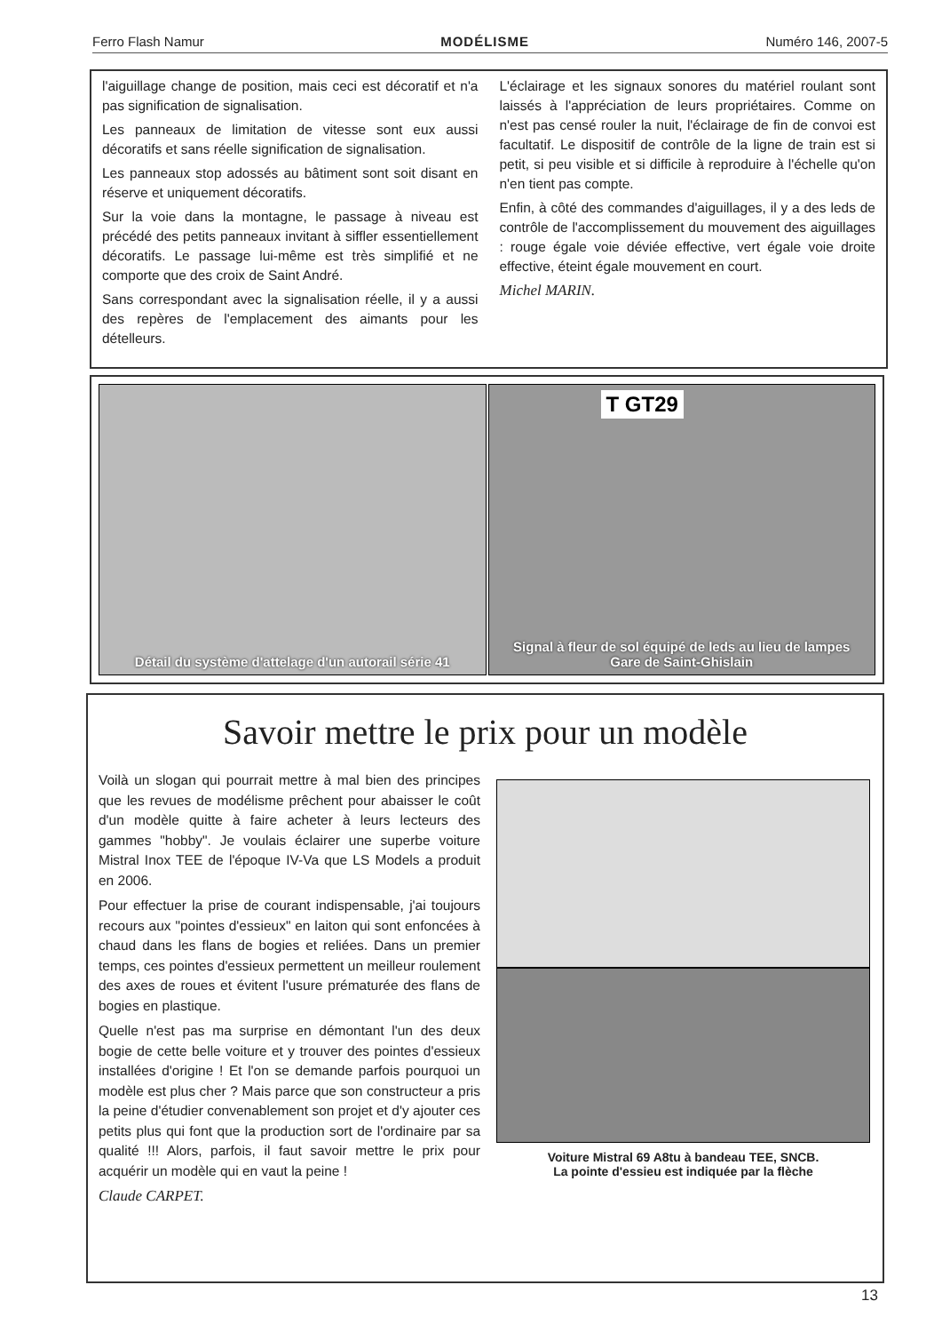Ferro Flash Namur MODÉLISME Numéro 146, 2007-5
l'aiguillage change de position, mais ceci est décoratif et n'a pas signification de signalisation.
Les panneaux de limitation de vitesse sont eux aussi décoratifs et sans réelle signification de signalisation.
Les panneaux stop adossés au bâtiment sont soit disant en réserve et uniquement décoratifs.
Sur la voie dans la montagne, le passage à niveau est précédé des petits panneaux invitant à siffler essentiellement décoratifs. Le passage lui-même est très simplifié et ne comporte que des croix de Saint André.
Sans correspondant avec la signalisation réelle, il y a aussi des repères de l'emplacement des aimants pour les dételleurs.
L'éclairage et les signaux sonores du matériel roulant sont laissés à l'appréciation de leurs propriétaires. Comme on n'est pas censé rouler la nuit, l'éclairage de fin de convoi est facultatif. Le dispositif de contrôle de la ligne de train est si petit, si peu visible et si difficile à reproduire à l'échelle qu'on n'en tient pas compte.
Enfin, à côté des commandes d'aiguillages, il y a des leds de contrôle de l'accomplissement du mouvement des aiguillages : rouge égale voie déviée effective, vert égale voie droite effective, éteint égale mouvement en court.
Michel MARIN.
Détail du système d'attelage d'un autorail série 41
T GT29
Signal à fleur de sol équipé de leds au lieu de lampes
Gare de Saint-Ghislain
Savoir mettre le prix pour un modèle
Voilà un slogan qui pourrait mettre à mal bien des principes que les revues de modélisme prêchent pour abaisser le coût d'un modèle quitte à faire acheter à leurs lecteurs des gammes "hobby". Je voulais éclairer une superbe voiture Mistral Inox TEE de l'époque IV-Va que LS Models a produit en 2006.
Pour effectuer la prise de courant indispensable, j'ai toujours recours aux "pointes d'essieux" en laiton qui sont enfoncées à chaud dans les flans de bogies et reliées. Dans un premier temps, ces pointes d'essieux permettent un meilleur roulement des axes de roues et évitent l'usure prématurée des flans de bogies en plastique.
Quelle n'est pas ma surprise en démontant l'un des deux bogie de cette belle voiture et y trouver des pointes d'essieux installées d'origine ! Et l'on se demande parfois pourquoi un modèle est plus cher ? Mais parce que son constructeur a pris la peine d'étudier convenablement son projet et d'y ajouter ces petits plus qui font que la production sort de l'ordinaire par sa qualité !!! Alors, parfois, il faut savoir mettre le prix pour acquérir un modèle qui en vaut la peine !
Claude CARPET.
Voiture Mistral 69 A8tu à bandeau TEE, SNCB.
La pointe d'essieu est indiquée par la flèche
13